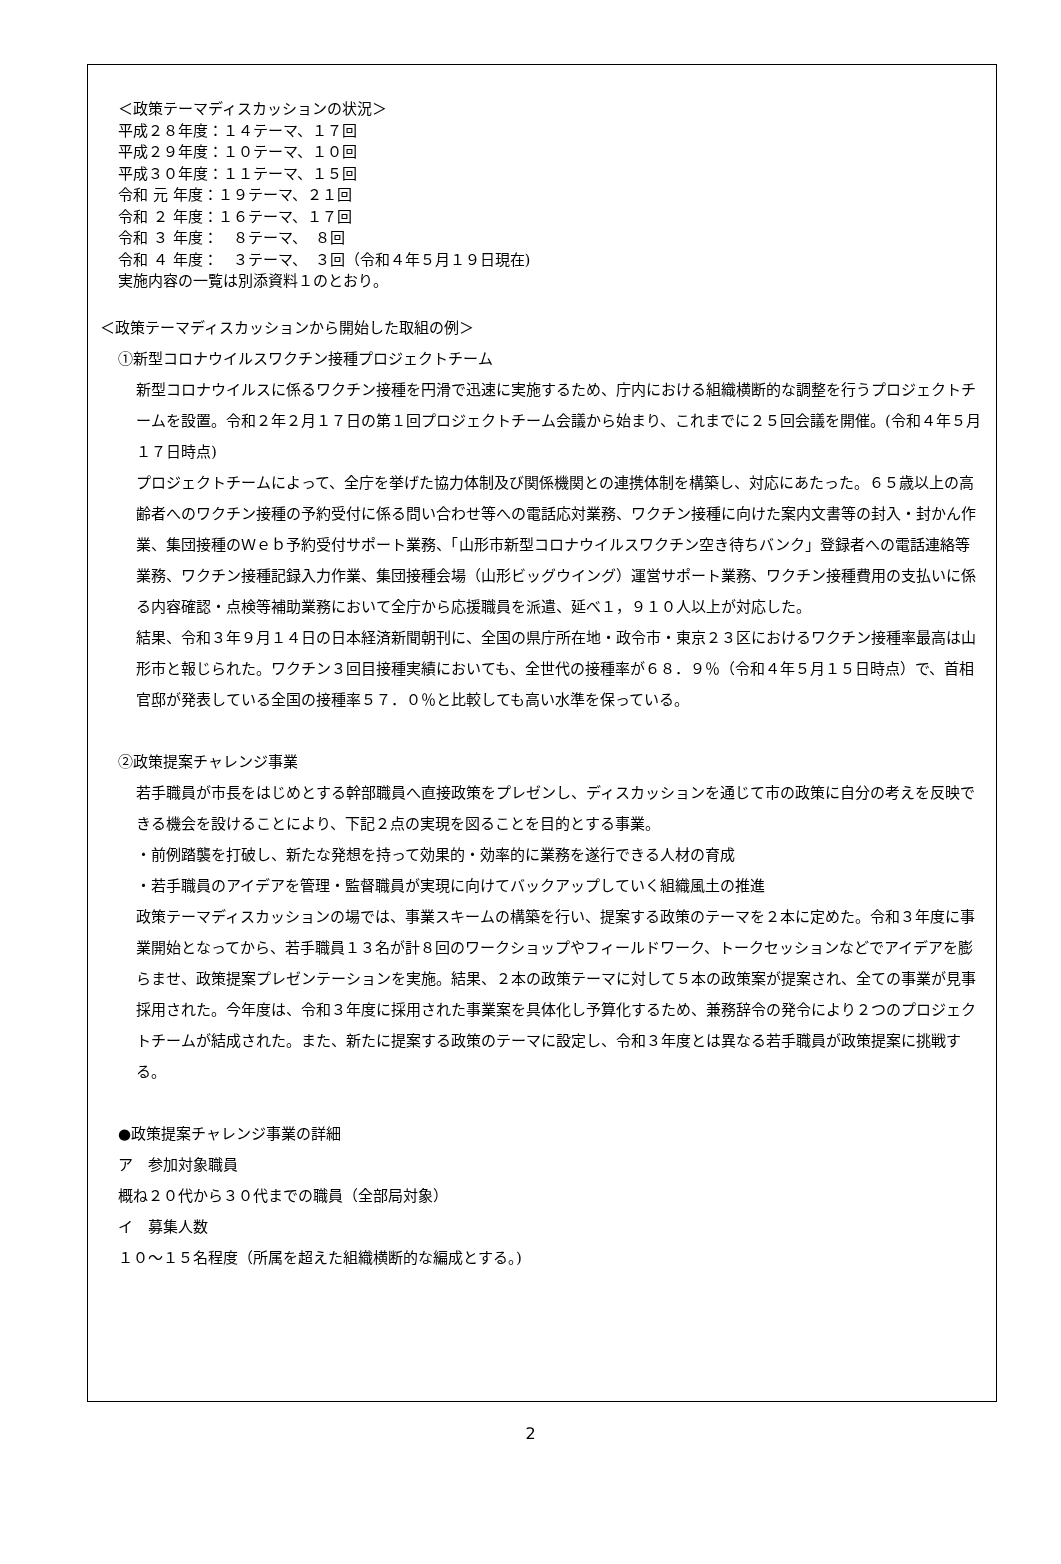＜政策テーマディスカッションの状況＞
平成２８年度：１４テーマ、１７回
平成２９年度：１０テーマ、１０回
平成３０年度：１１テーマ、１５回
令和 元 年度：１９テーマ、２１回
令和 ２ 年度：１６テーマ、１７回
令和 ３ 年度：　８テーマ、　８回
令和 ４ 年度：　３テーマ、　３回（令和４年５月１９日現在)
実施内容の一覧は別添資料１のとおり。
＜政策テーマディスカッションから開始した取組の例＞
①新型コロナウイルスワクチン接種プロジェクトチーム
新型コロナウイルスに係るワクチン接種を円滑で迅速に実施するため、庁内における組織横断的な調整を行うプロジェクトチームを設置。令和２年２月１７日の第１回プロジェクトチーム会議から始まり、これまでに２５回会議を開催。(令和４年５月１７日時点)
プロジェクトチームによって、全庁を挙げた協力体制及び関係機関との連携体制を構築し、対応にあたった。６５歳以上の高齢者へのワクチン接種の予約受付に係る問い合わせ等への電話応対業務、ワクチン接種に向けた案内文書等の封入・封かん作業、集団接種のＷｅｂ予約受付サポート業務、「山形市新型コロナウイルスワクチン空き待ちバンク」登録者への電話連絡等業務、ワクチン接種記録入力作業、集団接種会場（山形ビッグウイング）運営サポート業務、ワクチン接種費用の支払いに係る内容確認・点検等補助業務において全庁から応援職員を派遣、延べ１，９１０人以上が対応した。
結果、令和３年９月１４日の日本経済新聞朝刊に、全国の県庁所在地・政令市・東京２３区におけるワクチン接種率最高は山形市と報じられた。ワクチン３回目接種実績においても、全世代の接種率が６８．９％（令和４年５月１５日時点）で、首相官邸が発表している全国の接種率５７．０％と比較しても高い水準を保っている。
②政策提案チャレンジ事業
若手職員が市長をはじめとする幹部職員へ直接政策をプレゼンし、ディスカッションを通じて市の政策に自分の考えを反映できる機会を設けることにより、下記２点の実現を図ることを目的とする事業。
・前例踏襲を打破し、新たな発想を持って効果的・効率的に業務を遂行できる人材の育成
・若手職員のアイデアを管理・監督職員が実現に向けてバックアップしていく組織風土の推進
政策テーマディスカッションの場では、事業スキームの構築を行い、提案する政策のテーマを２本に定めた。令和３年度に事業開始となってから、若手職員１３名が計８回のワークショップやフィールドワーク、トークセッションなどでアイデアを膨らませ、政策提案プレゼンテーションを実施。結果、２本の政策テーマに対して５本の政策案が提案され、全ての事業が見事採用された。今年度は、令和３年度に採用された事業案を具体化し予算化するため、兼務辞令の発令により２つのプロジェクトチームが結成された。また、新たに提案する政策のテーマに設定し、令和３年度とは異なる若手職員が政策提案に挑戦する。
●政策提案チャレンジ事業の詳細
ア　参加対象職員
概ね２０代から３０代までの職員（全部局対象）
イ　募集人数
１０～１５名程度（所属を超えた組織横断的な編成とする。)
2